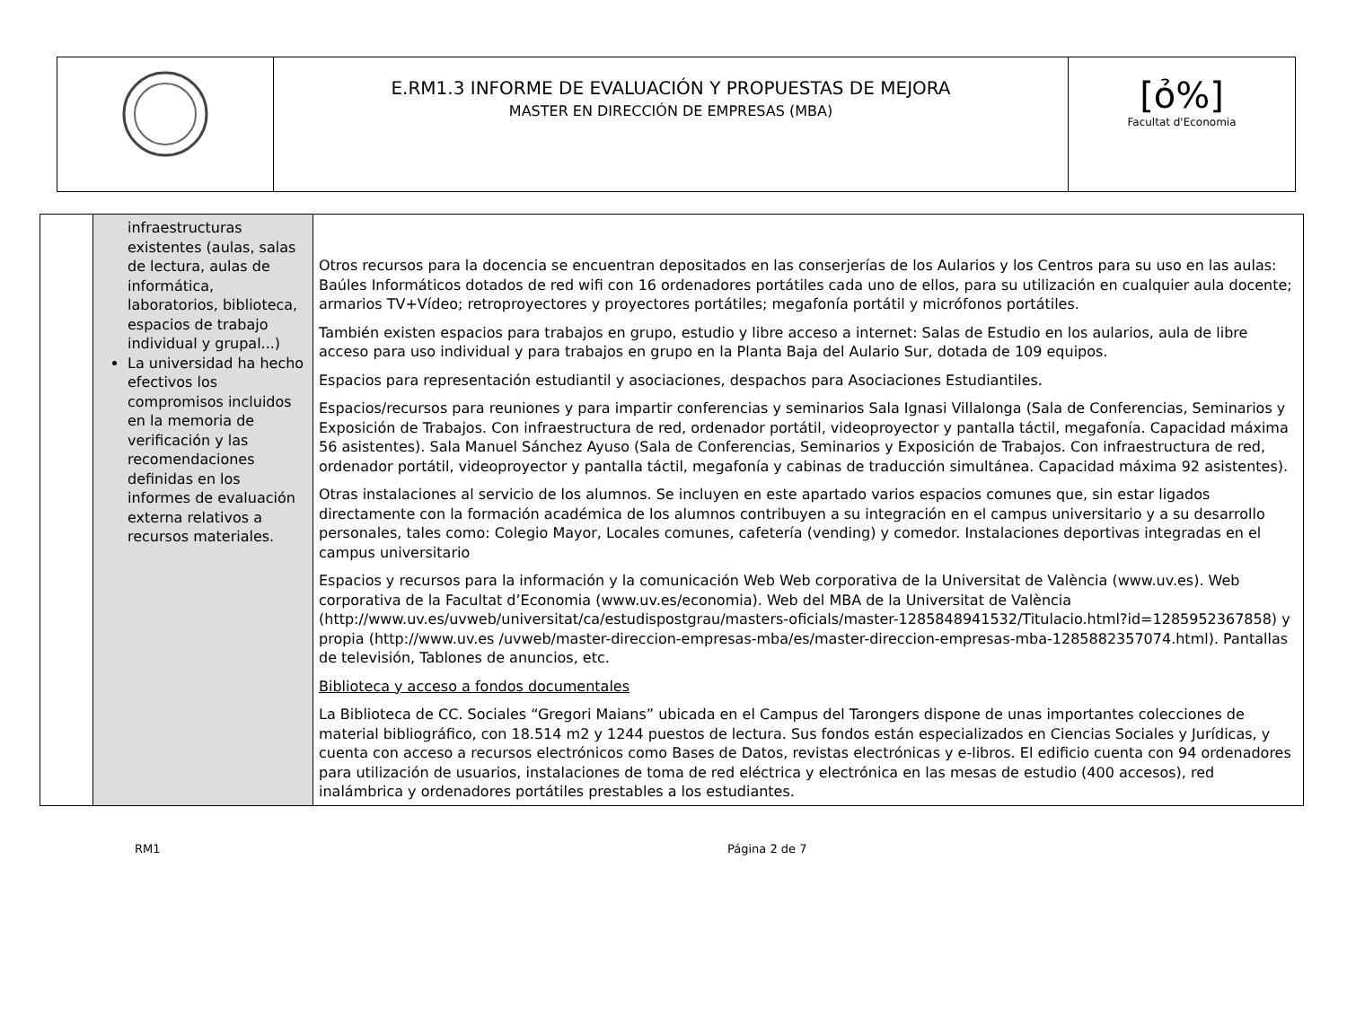| | E.RM1.3 INFORME DE EVALUACIÓN Y PROPUESTAS DE MEJORA MASTER EN DIRECCIÓN DE EMPRESAS (MBA) | [ỏ%] Facultat d'Economia |
| | infraestructuras existentes (aulas, salas de lectura, aulas de informática, laboratorios, biblioteca, espacios de trabajo individual y grupal...) La universidad ha hecho efectivos los compromisos incluidos en la memoria de verificación y las recomendaciones definidas en los informes de evaluación externa relativos a recursos materiales. | Otros recursos para la docencia se encuentran depositados en las conserjerías de los Aularios y los Centros para su uso en las aulas: Baúles Informáticos dotados de red wifi con 16 ordenadores portátiles cada uno de ellos, para su utilización en cualquier aula docente; armarios TV+Vídeo; retroproyectores y proyectores portátiles; megafonía portátil y micrófonos portátiles. También existen espacios para trabajos en grupo, estudio y libre acceso a internet: Salas de Estudio en los aularios, aula de libre acceso para uso individual y para trabajos en grupo en la Planta Baja del Aulario Sur, dotada de 109 equipos. Espacios para representación estudiantil y asociaciones, despachos para Asociaciones Estudiantiles. Espacios/recursos para reuniones y para impartir conferencias y seminarios Sala Ignasi Villalonga (Sala de Conferencias, Seminarios y Exposición de Trabajos. Con infraestructura de red, ordenador portátil, videoproyector y pantalla táctil, megafonía. Capacidad máxima 56 asistentes). Sala Manuel Sánchez Ayuso (Sala de Conferencias, Seminarios y Exposición de Trabajos. Con infraestructura de red, ordenador portátil, videoproyector y pantalla táctil, megafonía y cabinas de traducción simultánea. Capacidad máxima 92 asistentes). Otras instalaciones al servicio de los alumnos. Se incluyen en este apartado varios espacios comunes que, sin estar ligados directamente con la formación académica de los alumnos contribuyen a su integración en el campus universitario y a su desarrollo personales, tales como: Colegio Mayor, Locales comunes, cafetería (vending) y comedor. Instalaciones deportivas integradas en el campus universitario Espacios y recursos para la información y la comunicación Web Web corporativa de la Universitat de València (www.uv.es). Web corporativa de la Facultat d’Economia (www.uv.es/economia). Web del MBA de la Universitat de València (http://www.uv.es/uvweb/universitat/ca/estudispostgrau/masters-oficials/master-1285848941532/Titulacio.html?id=1285952367858) y propia (http://www.uv.es /uvweb/master-direccion-empresas-mba/es/master-direccion-empresas-mba-1285882357074.html). Pantallas de televisión, Tablones de anuncios, etc. Biblioteca y acceso a fondos documentales La Biblioteca de CC. Sociales “Gregori Maians” ubicada en el Campus del Tarongers dispone de unas importantes colecciones de material bibliográfico, con 18.514 m2 y 1244 puestos de lectura. Sus fondos están especializados en Ciencias Sociales y Jurídicas, y cuenta con acceso a recursos electrónicos como Bases de Datos, revistas electrónicas y e-libros. El edificio cuenta con 94 ordenadores para utilización de usuarios, instalaciones de toma de red eléctrica y electrónica en las mesas de estudio (400 accesos), red inalámbrica y ordenadores portátiles prestables a los estudiantes. |
RM1 Página 2 de 7